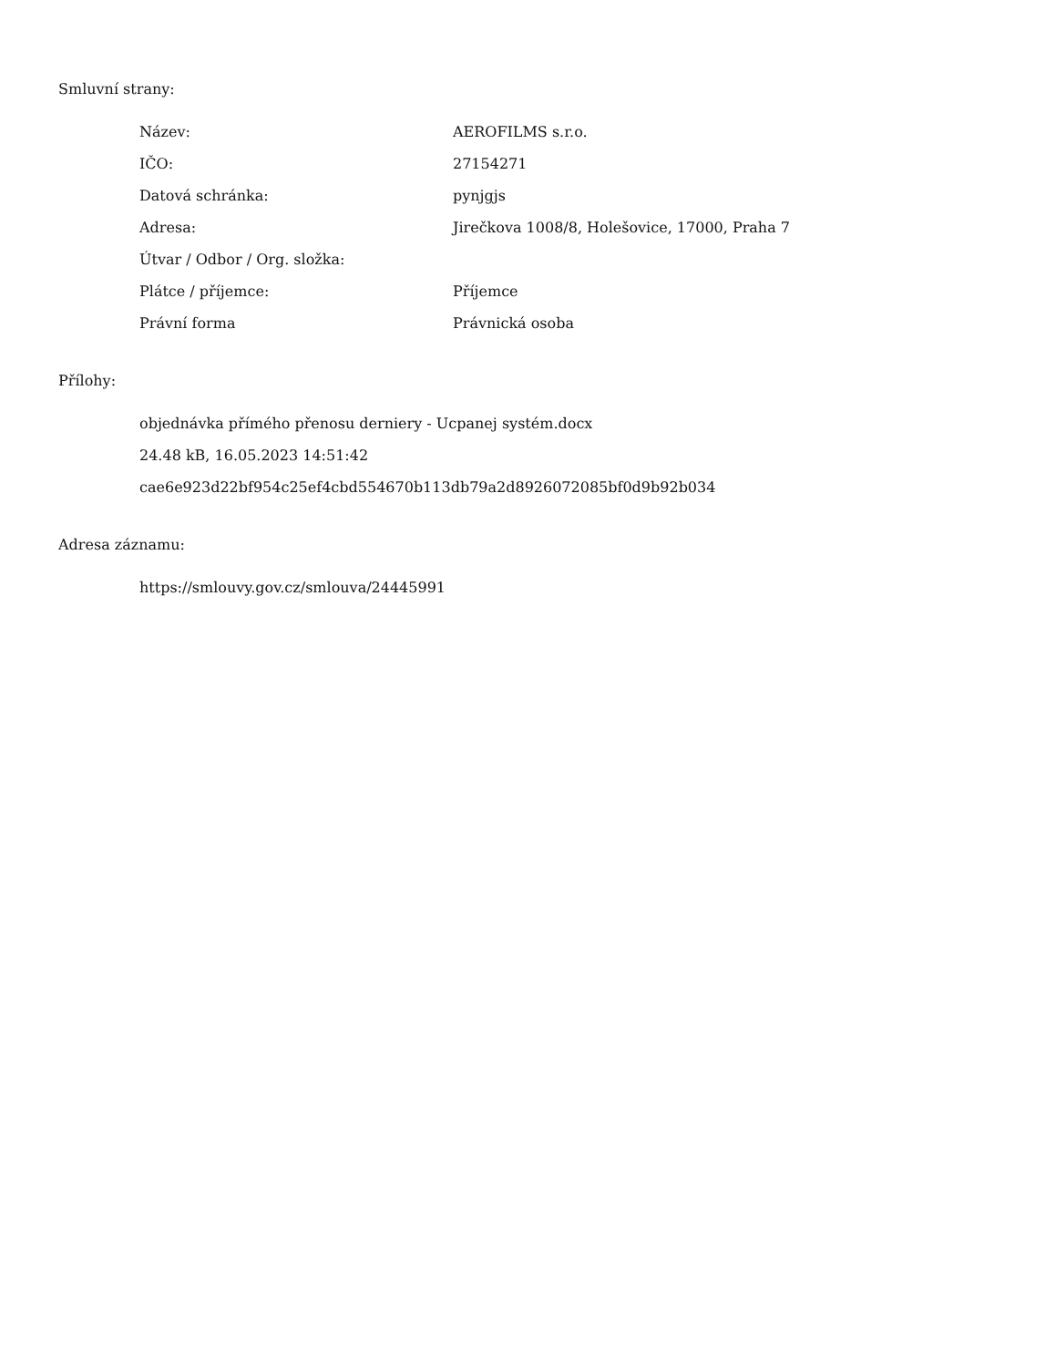Smluvní strany:
| Název: | AEROFILMS s.r.o. |
| IČO: | 27154271 |
| Datová schránka: | pynjgjs |
| Adresa: | Jirečkova 1008/8, Holešovice, 17000, Praha 7 |
| Útvar / Odbor / Org. složka: | |
| Plátce / příjemce: | Příjemce |
| Právní forma | Právnická osoba |
Přílohy:
objednávka přímého přenosu derniery - Ucpanej systém.docx
24.48 kB, 16.05.2023 14:51:42
cae6e923d22bf954c25ef4cbd554670b113db79a2d8926072085bf0d9b92b034
Adresa záznamu:
https://smlouvy.gov.cz/smlouva/24445991